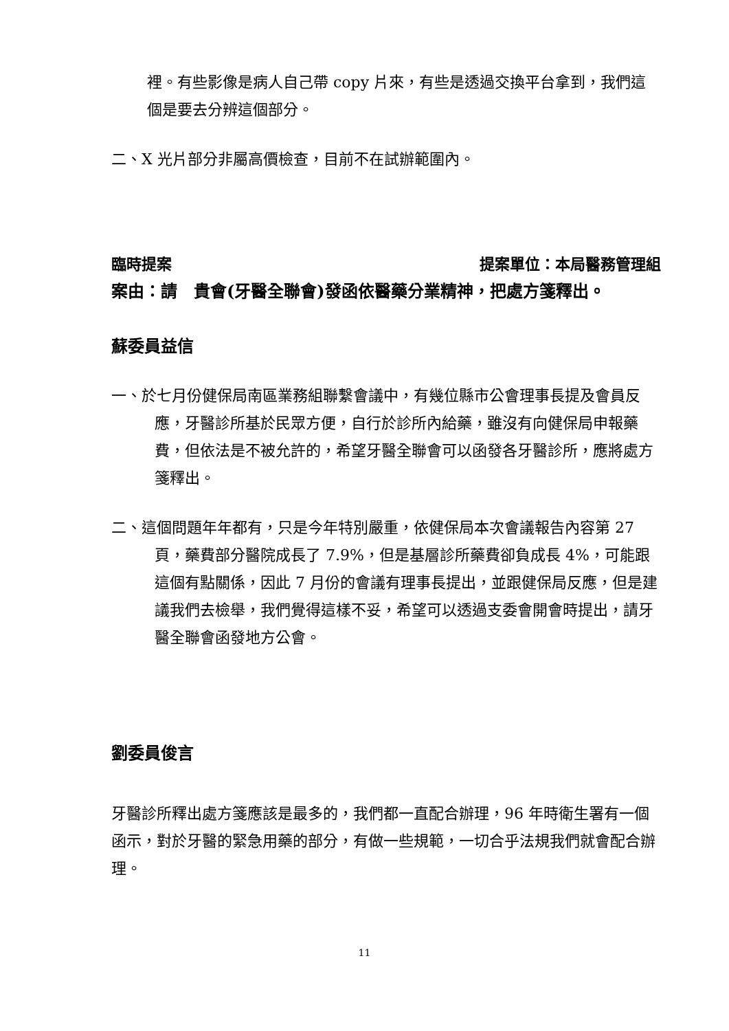裡。有些影像是病人自己帶 copy 片來，有些是透過交換平台拿到，我們這個是要去分辨這個部分。
二、X 光片部分非屬高價檢查，目前不在試辦範圍內。
臨時提案 提案單位：本局醫務管理組
案由：請　貴會(牙醫全聯會)發函依醫藥分業精神，把處方箋釋出。
蘇委員益信
一、於七月份健保局南區業務組聯繫會議中，有幾位縣市公會理事長提及會員反應，牙醫診所基於民眾方便，自行於診所內給藥，雖沒有向健保局申報藥費，但依法是不被允許的，希望牙醫全聯會可以函發各牙醫診所，應將處方箋釋出。
二、這個問題年年都有，只是今年特別嚴重，依健保局本次會議報告內容第 27 頁，藥費部分醫院成長了 7.9%，但是基層診所藥費卻負成長 4%，可能跟這個有點關係，因此 7 月份的會議有理事長提出，並跟健保局反應，但是建議我們去檢舉，我們覺得這樣不妥，希望可以透過支委會開會時提出，請牙醫全聯會函發地方公會。
劉委員俊言
牙醫診所釋出處方箋應該是最多的，我們都一直配合辦理，96 年時衛生署有一個函示，對於牙醫的緊急用藥的部分，有做一些規範，一切合乎法規我們就會配合辦理。
11